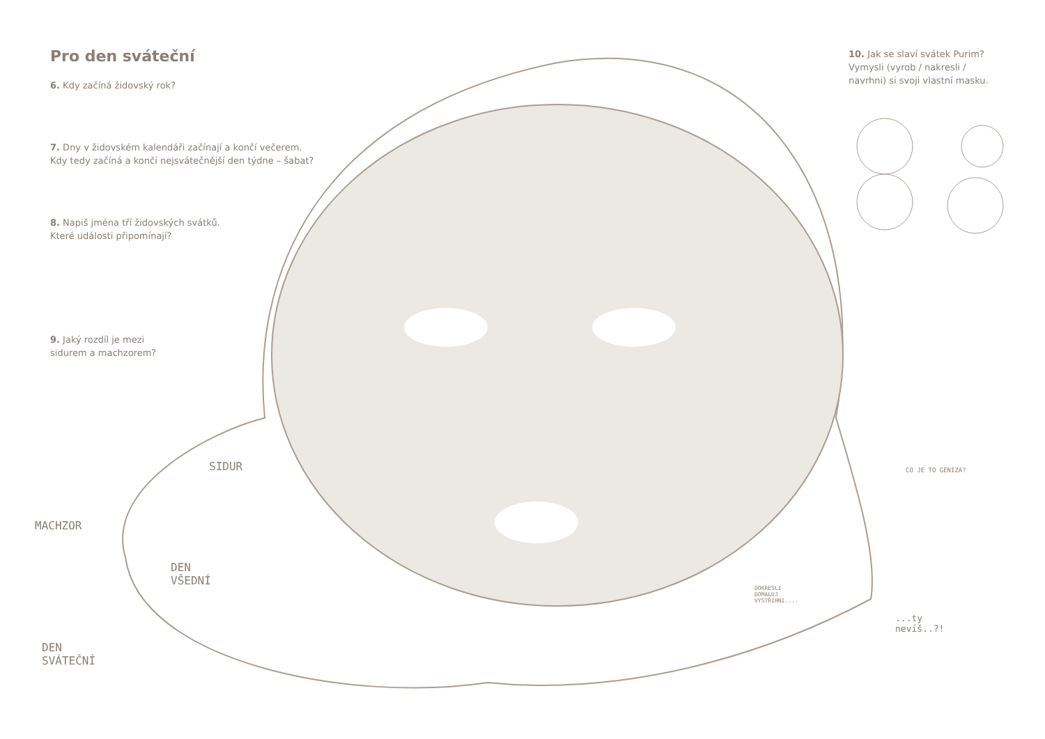Pro den sváteční
6. Kdy začíná židovský rok?
7. Dny v židovském kalendáři začínají a končí večerem.
Kdy tedy začíná a končí nejsvátečnější den týdne – šabat?
8. Napiš jména tří židovských svátků.
Které události připomínají?
9. Jaký rozdíl je mezi
sidurem a machzorem?
10. Jak se slaví svátek Purim? Vymysli (vyrob / nakresli / navrhni) si svoji vlastní masku.
SIDUR
MACHZOR
DEN
VŠEDNÍ
DEN
SVÁTEČNÍ
DOKRESLI
DOMALUJ
VYSTŘIHNI....
CO JE TO GENIZA?
...ty
nevíš..?!